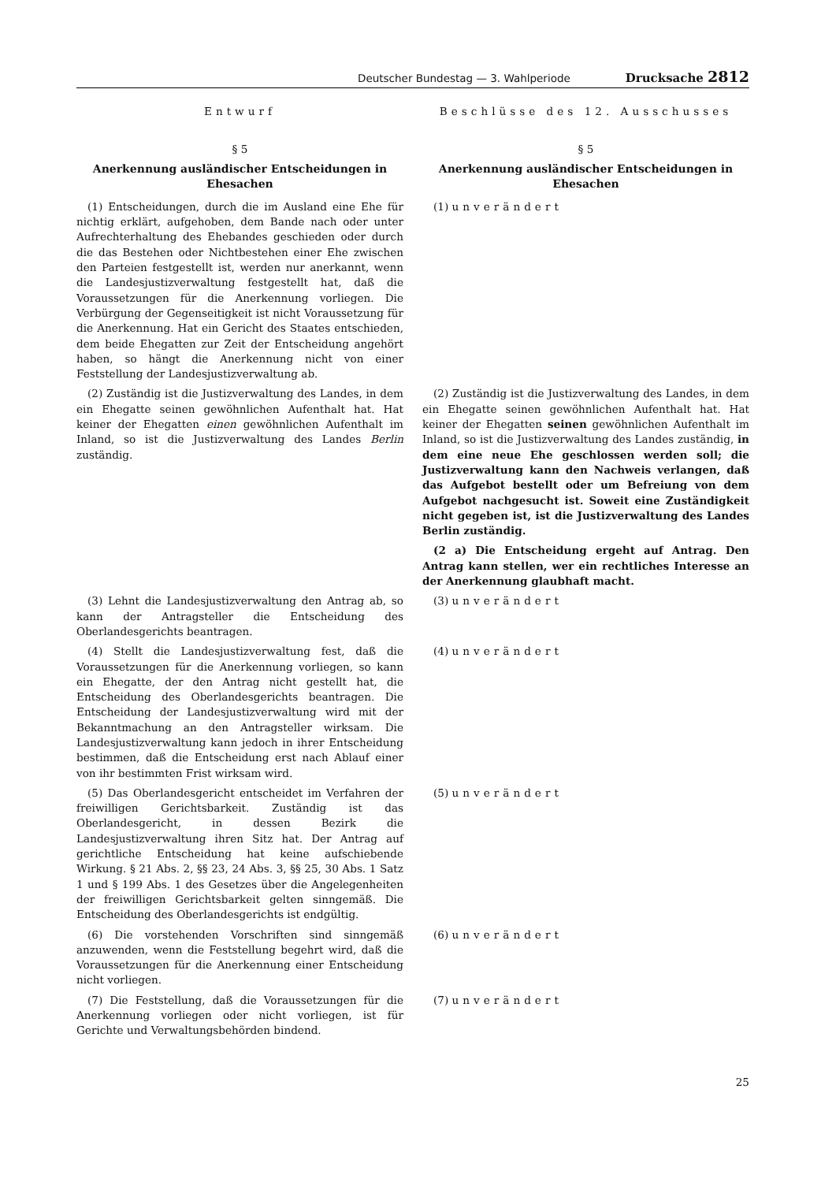Deutscher Bundestag — 3. Wahlperiode Drucksache 2812
Entwurf Beschlüsse des 12. Ausschusses
§ 5
Anerkennung ausländischer Entscheidungen in Ehesachen
§ 5
Anerkennung ausländischer Entscheidungen in Ehesachen
(1) Entscheidungen, durch die im Ausland eine Ehe für nichtig erklärt, aufgehoben, dem Bande nach oder unter Aufrechterhaltung des Ehebandes geschieden oder durch die das Bestehen oder Nichtbestehen einer Ehe zwischen den Parteien festgestellt ist, werden nur anerkannt, wenn die Landesjustizverwaltung festgestellt hat, daß die Voraussetzungen für die Anerkennung vorliegen. Die Verbürgung der Gegenseitigkeit ist nicht Voraussetzung für die Anerkennung. Hat ein Gericht des Staates entschieden, dem beide Ehegatten zur Zeit der Entscheidung angehört haben, so hängt die Anerkennung nicht von einer Feststellung der Landesjustizverwaltung ab.
(1) unverändert
(2) Zuständig ist die Justizverwaltung des Landes, in dem ein Ehegatte seinen gewöhnlichen Aufenthalt hat. Hat keiner der Ehegatten einen gewöhnlichen Aufenthalt im Inland, so ist die Justizverwaltung des Landes Berlin zuständig.
(2) Zuständig ist die Justizverwaltung des Landes, in dem ein Ehegatte seinen gewöhnlichen Aufenthalt hat. Hat keiner der Ehegatten seinen gewöhnlichen Aufenthalt im Inland, so ist die Justizverwaltung des Landes zuständig, in dem eine neue Ehe geschlossen werden soll; die Justizverwaltung kann den Nachweis verlangen, daß das Aufgebot bestellt oder um Befreiung von dem Aufgebot nachgesucht ist. Soweit eine Zuständigkeit nicht gegeben ist, ist die Justizverwaltung des Landes Berlin zuständig.
(2 a) Die Entscheidung ergeht auf Antrag. Den Antrag kann stellen, wer ein rechtliches Interesse an der Anerkennung glaubhaft macht.
(3) Lehnt die Landesjustizverwaltung den Antrag ab, so kann der Antragsteller die Entscheidung des Oberlandesgerichts beantragen.
(3) unverändert
(4) Stellt die Landesjustizverwaltung fest, daß die Voraussetzungen für die Anerkennung vorliegen, so kann ein Ehegatte, der den Antrag nicht gestellt hat, die Entscheidung des Oberlandesgerichts beantragen. Die Entscheidung der Landesjustizverwaltung wird mit der Bekanntmachung an den Antragsteller wirksam. Die Landesjustizverwaltung kann jedoch in ihrer Entscheidung bestimmen, daß die Entscheidung erst nach Ablauf einer von ihr bestimmten Frist wirksam wird.
(4) unverändert
(5) Das Oberlandesgericht entscheidet im Verfahren der freiwilligen Gerichtsbarkeit. Zuständig ist das Oberlandesgericht, in dessen Bezirk die Landesjustizverwaltung ihren Sitz hat. Der Antrag auf gerichtliche Entscheidung hat keine aufschiebende Wirkung. § 21 Abs. 2, §§ 23, 24 Abs. 3, §§ 25, 30 Abs. 1 Satz 1 und § 199 Abs. 1 des Gesetzes über die Angelegenheiten der freiwilligen Gerichtsbarkeit gelten sinngemäß. Die Entscheidung des Oberlandesgerichts ist endgültig.
(5) unverändert
(6) Die vorstehenden Vorschriften sind sinngemäß anzuwenden, wenn die Feststellung begehrt wird, daß die Voraussetzungen für die Anerkennung einer Entscheidung nicht vorliegen.
(6) unverändert
(7) Die Feststellung, daß die Voraussetzungen für die Anerkennung vorliegen oder nicht vorliegen, ist für Gerichte und Verwaltungsbehörden bindend.
(7) unverändert
25